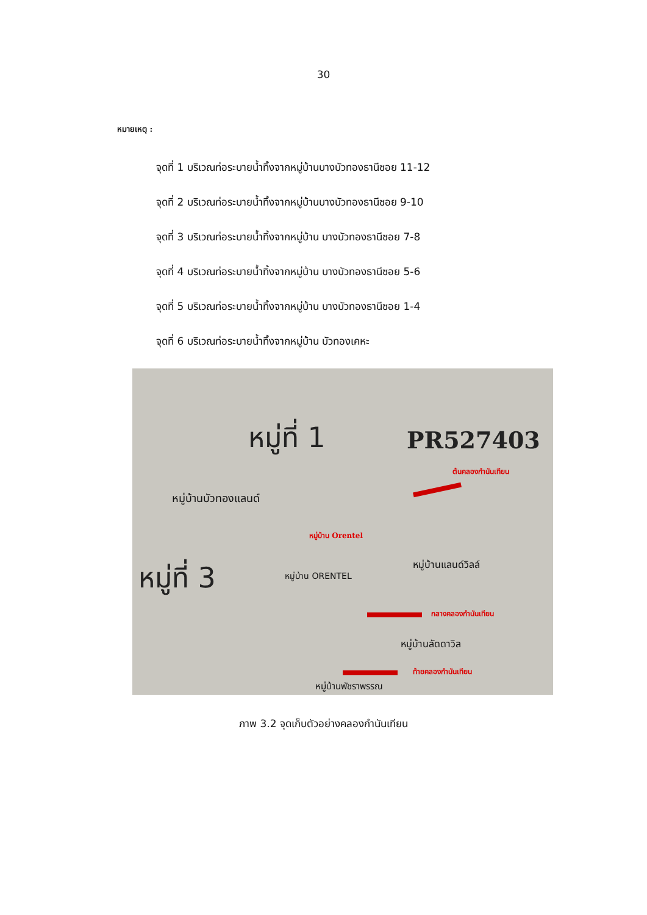30
หมายเหตุ :
จุดที่ 1 บริเวณท่อระบายน้ำทิ้งจากหมู่บ้านบางบัวทองธานีซอย 11-12
จุดที่ 2 บริเวณท่อระบายน้ำทิ้งจากหมู่บ้านบางบัวทองธานีซอย 9-10
จุดที่ 3 บริเวณท่อระบายน้ำทิ้งจากหมู่บ้าน บางบัวทองธานีซอย 7-8
จุดที่ 4 บริเวณท่อระบายน้ำทิ้งจากหมู่บ้าน บางบัวทองธานีซอย 5-6
จุดที่ 5 บริเวณท่อระบายน้ำทิ้งจากหมู่บ้าน บางบัวทองธานีซอย 1-4
จุดที่ 6 บริเวณท่อระบายน้ำทิ้งจากหมู่บ้าน บัวทองเคหะ
หมู่ที่ 1 PR527403
ต้นคลองกำนันเทียน
หมู่บ้านบัวทองแลนด์
หมู่บ้าน Orentel
หมู่บ้านแลนด์วิลล์ หมู่ที่ 3 หมู่บ้าน ORENTEL
กลางคลองกำนันเทียน
หมู่บ้านลัดดาวิล
ท้ายคลองกำนันเทียน
หมู่บ้านพัชราพรรณ
ภาพ 3.2 จุดเก็บตัวอย่างคลองกำนันเทียน